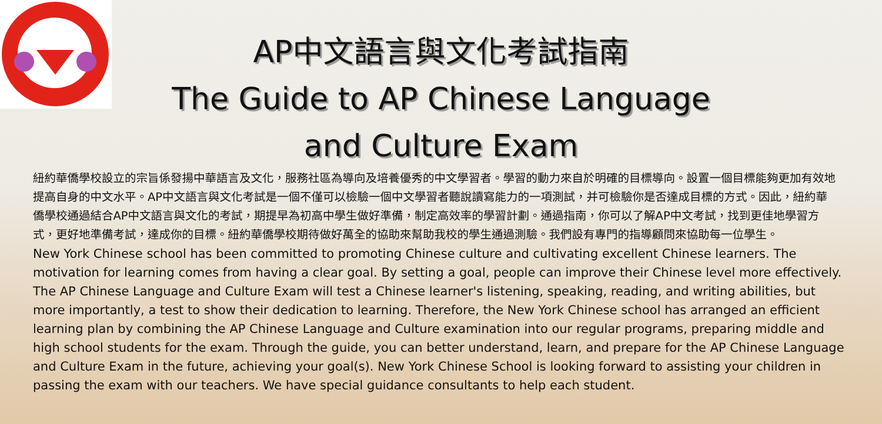AP中文語言與文化考試指南
The Guide to AP Chinese Language
and Culture Exam
紐約華僑學校設立的宗旨係發揚中華語言及文化，服務社區為導向及培養優秀的中文學習者。學習的動力來自於明確的目標導向。設置一個目標能夠更加有效地提高自身的中文水平。AP中文語言與文化考試是一個不僅可以檢驗一個中文學習者聽說讀寫能力的一項測試，并可檢驗你是否達成目標的方式。因此，紐約華僑學校通過結合AP中文語言與文化的考試，期提早為初高中學生做好準備，制定高效率的學習計劃。通過指南，你可以了解AP中文考試，找到更佳地學習方式，更好地準備考試，達成你的目標。紐約華僑學校期待做好萬全的協助來幫助我校的學生通過測驗。我們設有專門的指導顧問來協助每一位學生。
New York Chinese school has been committed to promoting Chinese culture and cultivating excellent Chinese learners. The motivation for learning comes from having a clear goal. By setting a goal, people can improve their Chinese level more effectively. The AP Chinese Language and Culture Exam will test a Chinese learner's listening, speaking, reading, and writing abilities, but more importantly, a test to show their dedication to learning. Therefore, the New York Chinese school has arranged an efficient learning plan by combining the AP Chinese Language and Culture examination into our regular programs, preparing middle and high school students for the exam. Through the guide, you can better understand, learn, and prepare for the AP Chinese Language and Culture Exam in the future, achieving your goal(s). New York Chinese School is looking forward to assisting your children in passing the exam with our teachers. We have special guidance consultants to help each student.